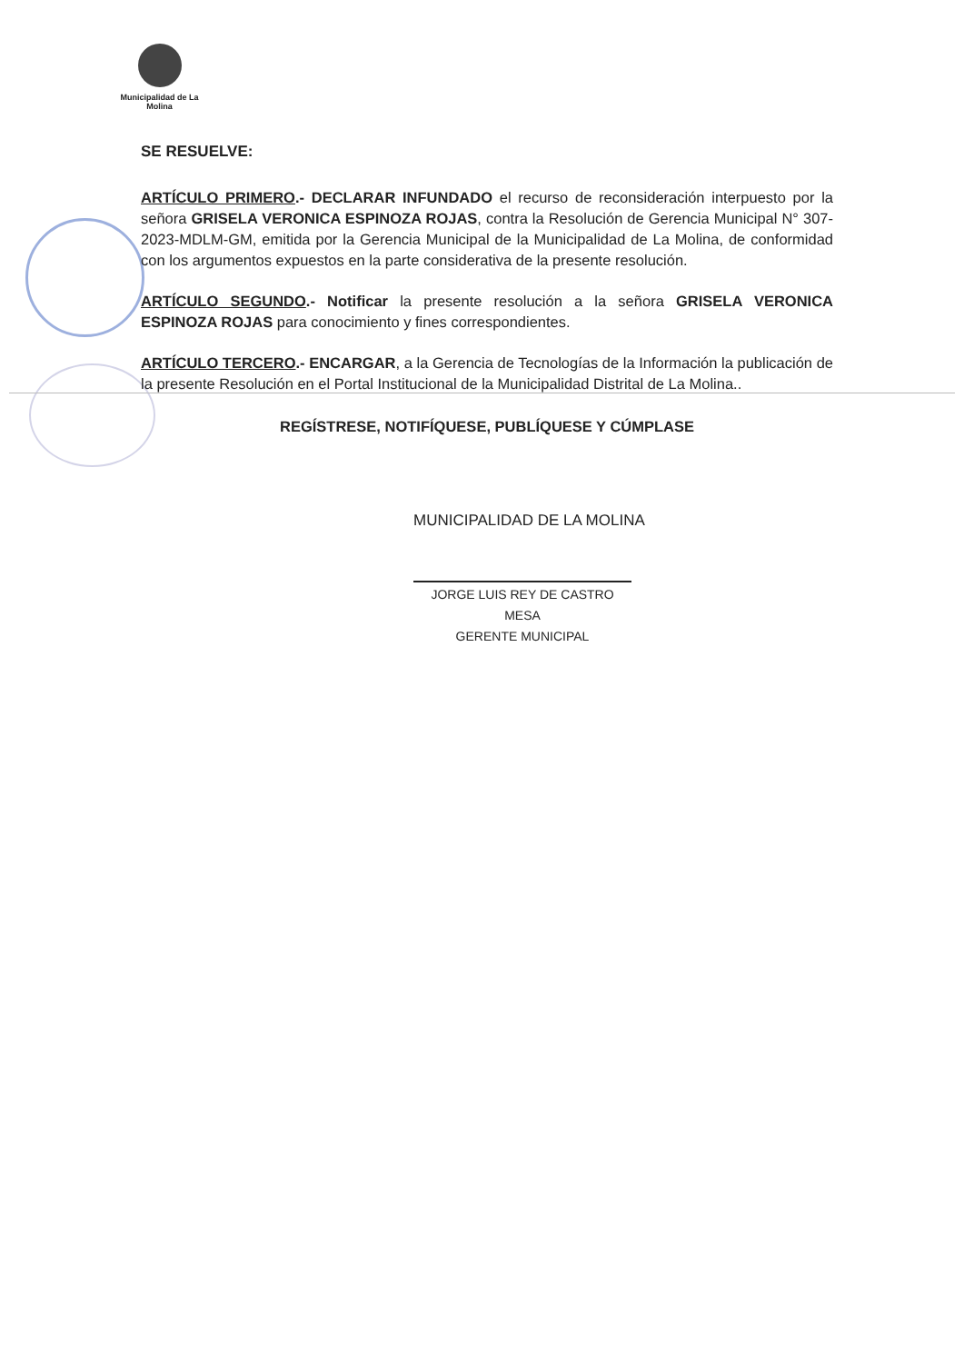Municipalidad de La Molina
SE RESUELVE:
ARTÍCULO PRIMERO.- DECLARAR INFUNDADO el recurso de reconsideración interpuesto por la señora GRISELA VERONICA ESPINOZA ROJAS, contra la Resolución de Gerencia Municipal N° 307-2023-MDLM-GM, emitida por la Gerencia Municipal de la Municipalidad de La Molina, de conformidad con los argumentos expuestos en la parte considerativa de la presente resolución.
ARTÍCULO SEGUNDO.- Notificar la presente resolución a la señora GRISELA VERONICA ESPINOZA ROJAS para conocimiento y fines correspondientes.
ARTÍCULO TERCERO.- ENCARGAR, a la Gerencia de Tecnologías de la Información la publicación de la presente Resolución en el Portal Institucional de la Municipalidad Distrital de La Molina..
REGÍSTRESE, NOTIFÍQUESE, PUBLÍQUESE Y CÚMPLASE
MUNICIPALIDAD DE LA MOLINA
JORGE LUIS REY DE CASTRO MESA
GERENTE MUNICIPAL